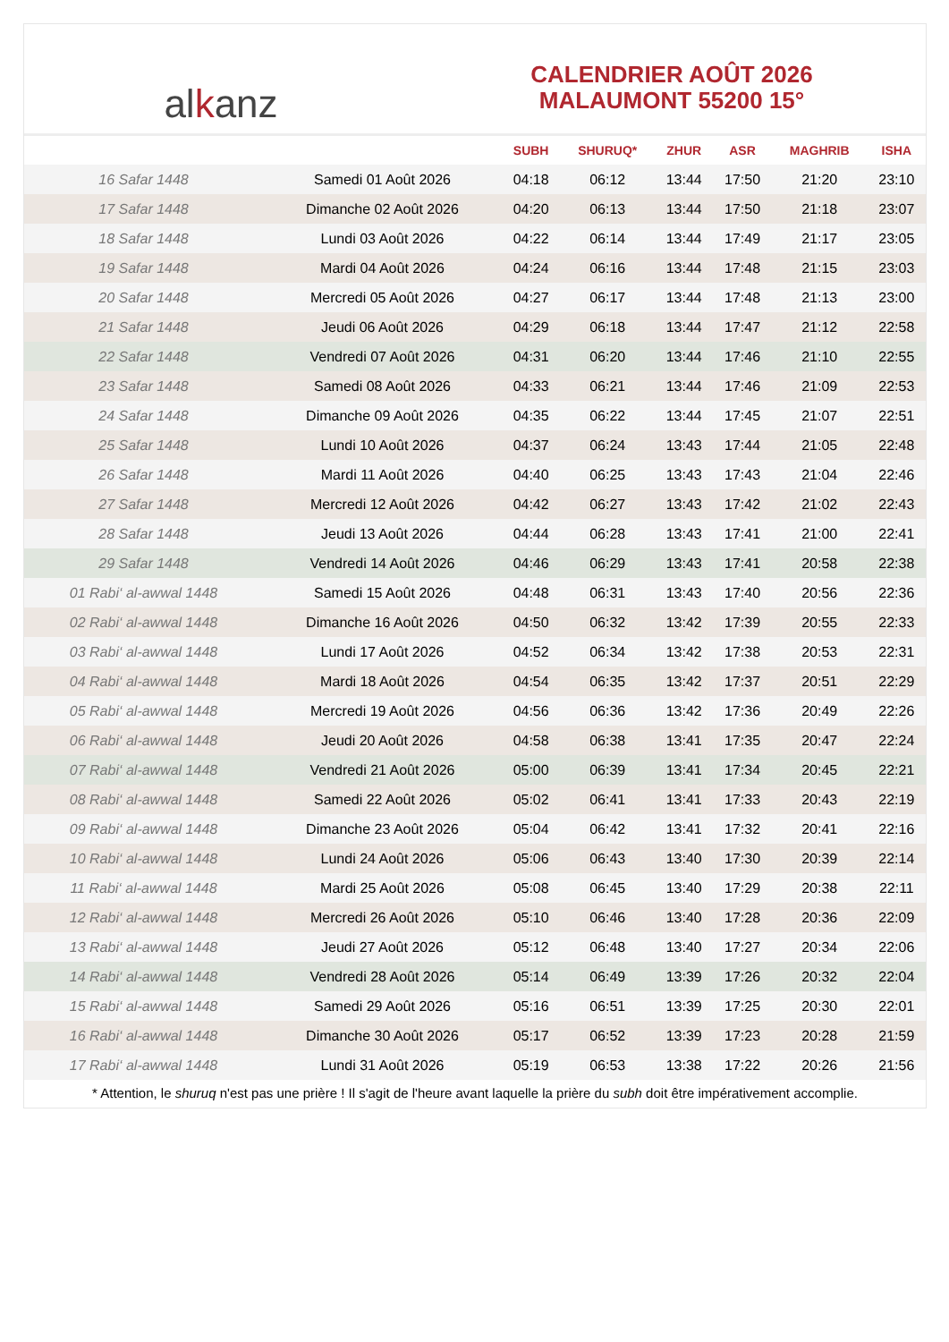al k anz
CALENDRIER AOÛT 2026
MALAUMONT 55200 15°
| | | SUBH | SHURUQ* | ZHUR | ASR | MAGHRIB | ISHA |
| --- | --- | --- | --- | --- | --- | --- | --- |
| 16 Safar 1448 | Samedi 01 Août 2026 | 04:18 | 06:12 | 13:44 | 17:50 | 21:20 | 23:10 |
| 17 Safar 1448 | Dimanche 02 Août 2026 | 04:20 | 06:13 | 13:44 | 17:50 | 21:18 | 23:07 |
| 18 Safar 1448 | Lundi 03 Août 2026 | 04:22 | 06:14 | 13:44 | 17:49 | 21:17 | 23:05 |
| 19 Safar 1448 | Mardi 04 Août 2026 | 04:24 | 06:16 | 13:44 | 17:48 | 21:15 | 23:03 |
| 20 Safar 1448 | Mercredi 05 Août 2026 | 04:27 | 06:17 | 13:44 | 17:48 | 21:13 | 23:00 |
| 21 Safar 1448 | Jeudi 06 Août 2026 | 04:29 | 06:18 | 13:44 | 17:47 | 21:12 | 22:58 |
| 22 Safar 1448 | Vendredi 07 Août 2026 | 04:31 | 06:20 | 13:44 | 17:46 | 21:10 | 22:55 |
| 23 Safar 1448 | Samedi 08 Août 2026 | 04:33 | 06:21 | 13:44 | 17:46 | 21:09 | 22:53 |
| 24 Safar 1448 | Dimanche 09 Août 2026 | 04:35 | 06:22 | 13:44 | 17:45 | 21:07 | 22:51 |
| 25 Safar 1448 | Lundi 10 Août 2026 | 04:37 | 06:24 | 13:43 | 17:44 | 21:05 | 22:48 |
| 26 Safar 1448 | Mardi 11 Août 2026 | 04:40 | 06:25 | 13:43 | 17:43 | 21:04 | 22:46 |
| 27 Safar 1448 | Mercredi 12 Août 2026 | 04:42 | 06:27 | 13:43 | 17:42 | 21:02 | 22:43 |
| 28 Safar 1448 | Jeudi 13 Août 2026 | 04:44 | 06:28 | 13:43 | 17:41 | 21:00 | 22:41 |
| 29 Safar 1448 | Vendredi 14 Août 2026 | 04:46 | 06:29 | 13:43 | 17:41 | 20:58 | 22:38 |
| 01 Rabi‘ al-awwal 1448 | Samedi 15 Août 2026 | 04:48 | 06:31 | 13:43 | 17:40 | 20:56 | 22:36 |
| 02 Rabi‘ al-awwal 1448 | Dimanche 16 Août 2026 | 04:50 | 06:32 | 13:42 | 17:39 | 20:55 | 22:33 |
| 03 Rabi‘ al-awwal 1448 | Lundi 17 Août 2026 | 04:52 | 06:34 | 13:42 | 17:38 | 20:53 | 22:31 |
| 04 Rabi‘ al-awwal 1448 | Mardi 18 Août 2026 | 04:54 | 06:35 | 13:42 | 17:37 | 20:51 | 22:29 |
| 05 Rabi‘ al-awwal 1448 | Mercredi 19 Août 2026 | 04:56 | 06:36 | 13:42 | 17:36 | 20:49 | 22:26 |
| 06 Rabi‘ al-awwal 1448 | Jeudi 20 Août 2026 | 04:58 | 06:38 | 13:41 | 17:35 | 20:47 | 22:24 |
| 07 Rabi‘ al-awwal 1448 | Vendredi 21 Août 2026 | 05:00 | 06:39 | 13:41 | 17:34 | 20:45 | 22:21 |
| 08 Rabi‘ al-awwal 1448 | Samedi 22 Août 2026 | 05:02 | 06:41 | 13:41 | 17:33 | 20:43 | 22:19 |
| 09 Rabi‘ al-awwal 1448 | Dimanche 23 Août 2026 | 05:04 | 06:42 | 13:41 | 17:32 | 20:41 | 22:16 |
| 10 Rabi‘ al-awwal 1448 | Lundi 24 Août 2026 | 05:06 | 06:43 | 13:40 | 17:30 | 20:39 | 22:14 |
| 11 Rabi‘ al-awwal 1448 | Mardi 25 Août 2026 | 05:08 | 06:45 | 13:40 | 17:29 | 20:38 | 22:11 |
| 12 Rabi‘ al-awwal 1448 | Mercredi 26 Août 2026 | 05:10 | 06:46 | 13:40 | 17:28 | 20:36 | 22:09 |
| 13 Rabi‘ al-awwal 1448 | Jeudi 27 Août 2026 | 05:12 | 06:48 | 13:40 | 17:27 | 20:34 | 22:06 |
| 14 Rabi‘ al-awwal 1448 | Vendredi 28 Août 2026 | 05:14 | 06:49 | 13:39 | 17:26 | 20:32 | 22:04 |
| 15 Rabi‘ al-awwal 1448 | Samedi 29 Août 2026 | 05:16 | 06:51 | 13:39 | 17:25 | 20:30 | 22:01 |
| 16 Rabi‘ al-awwal 1448 | Dimanche 30 Août 2026 | 05:17 | 06:52 | 13:39 | 17:23 | 20:28 | 21:59 |
| 17 Rabi‘ al-awwal 1448 | Lundi 31 Août 2026 | 05:19 | 06:53 | 13:38 | 17:22 | 20:26 | 21:56 |
* Attention, le shuruq n'est pas une prière ! Il s'agit de l'heure avant laquelle la prière du subh doit être impérativement accomplie.